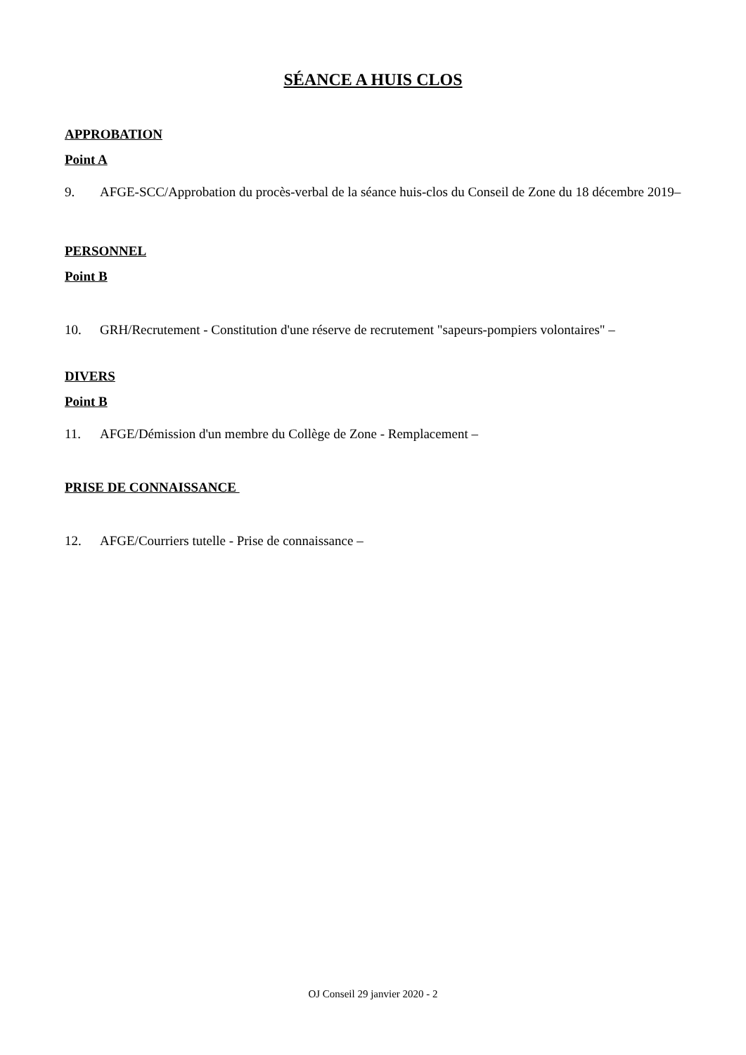SÉANCE A HUIS CLOS
APPROBATION
Point A
9. AFGE-SCC/Approbation du procès-verbal de la séance huis-clos du Conseil de Zone du 18 décembre 2019–
PERSONNEL
Point B
10. GRH/Recrutement - Constitution d'une réserve de recrutement "sapeurs-pompiers volontaires" –
DIVERS
Point B
11. AFGE/Démission d'un membre du Collège de Zone - Remplacement –
PRISE DE CONNAISSANCE
12. AFGE/Courriers tutelle - Prise de connaissance –
OJ Conseil 29 janvier 2020 - 2